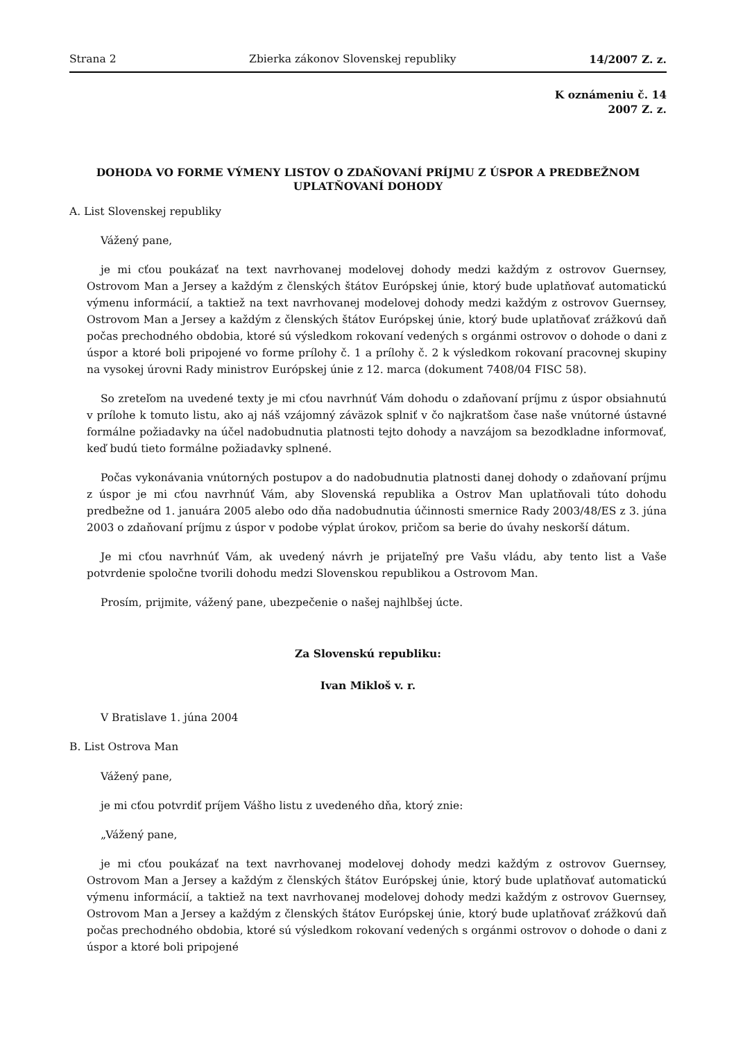Strana 2 Zbierka zákonov Slovenskej republiky 14/2007 Z. z.
K oznámeniu č. 14
2007 Z. z.
DOHODA VO FORME VÝMENY LISTOV O ZDAŇOVANÍ PRÍJMU Z ÚSPOR A PREDBEŽNOM UPLATŇOVANÍ DOHODY
A. List Slovenskej republiky
Vážený pane,
je mi cťou poukázať na text navrhovanej modelovej dohody medzi každým z ostrovov Guernsey, Ostrovom Man a Jersey a každým z členských štátov Európskej únie, ktorý bude uplatňovať automatickú výmenu informácií, a taktiež na text navrhovanej modelovej dohody medzi každým z ostrovov Guernsey, Ostrovom Man a Jersey a každým z členských štátov Európskej únie, ktorý bude uplatňovať zrážkovú daň počas prechodného obdobia, ktoré sú výsledkom rokovaní vedených s orgánmi ostrovov o dohode o dani z úspor a ktoré boli pripojené vo forme prílohy č. 1 a prílohy č. 2 k výsledkom rokovaní pracovnej skupiny na vysokej úrovni Rady ministrov Európskej únie z 12. marca (dokument 7408/04 FISC 58).
So zreteľom na uvedené texty je mi cťou navrhnúť Vám dohodu o zdaňovaní príjmu z úspor obsiahnutú v prílohe k tomuto listu, ako aj náš vzájomný záväzok splniť v čo najkratšom čase naše vnútorné ústavné formálne požiadavky na účel nadobudnutia platnosti tejto dohody a navzájom sa bezodkladne informovať, keď budú tieto formálne požiadavky splnené.
Počas vykonávania vnútorných postupov a do nadobudnutia platnosti danej dohody o zdaňovaní príjmu z úspor je mi cťou navrhnúť Vám, aby Slovenská republika a Ostrov Man uplatňovali túto dohodu predbežne od 1. januára 2005 alebo odo dňa nadobudnutia účinnosti smernice Rady 2003/48/ES z 3. júna 2003 o zdaňovaní príjmu z úspor v podobe výplat úrokov, pričom sa berie do úvahy neskorší dátum.
Je mi cťou navrhnúť Vám, ak uvedený návrh je prijateľný pre Vašu vládu, aby tento list a Vaše potvrdenie spoločne tvorili dohodu medzi Slovenskou republikou a Ostrovom Man.
Prosím, prijmite, vážený pane, ubezpečenie o našej najhlbšej úcte.
Za Slovenskú republiku:
Ivan Mikloš v. r.
V Bratislave 1. júna 2004
B. List Ostrova Man
Vážený pane,
je mi cťou potvrdiť príjem Vášho listu z uvedeného dňa, ktorý znie:
„Vážený pane,
je mi cťou poukázať na text navrhovanej modelovej dohody medzi každým z ostrovov Guernsey, Ostrovom Man a Jersey a každým z členských štátov Európskej únie, ktorý bude uplatňovať automatickú výmenu informácií, a taktiež na text navrhovanej modelovej dohody medzi každým z ostrovov Guernsey, Ostrovom Man a Jersey a každým z členských štátov Európskej únie, ktorý bude uplatňovať zrážkovú daň počas prechodného obdobia, ktoré sú výsledkom rokovaní vedených s orgánmi ostrovov o dohode o dani z úspor a ktoré boli pripojené